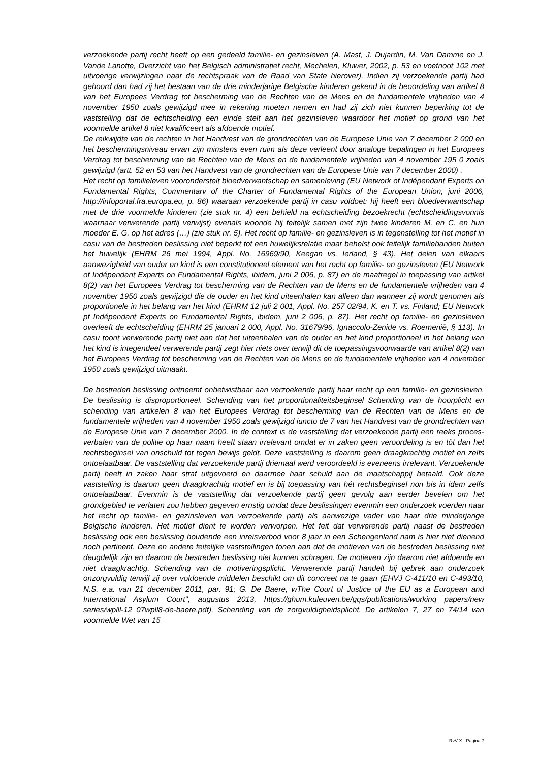verzoekende partij recht heeft op een gedeeld familie- en gezinsleven (A. Mast, J. Dujardin, M. Van Damme en J. Vande Lanotte, Overzicht van het Belgisch administratief recht, Mechelen, Kluwer, 2002, p. 53 en voetnoot 102 met uitvoerige verwijzingen naar de rechtspraak van de Raad van State hierover). Indien zij verzoekende partij had gehoord dan had zij het bestaan van de drie minderjarige Belgische kinderen gekend in de beoordeling van artikel 8 van het Europees Verdrag tot bescherming van de Rechten van de Mens en de fundamentele vrijheden van 4 november 1950 zoals gewijzigd mee in rekening moeten nemen en had zij zich niet kunnen beperking tot de vaststelling dat de echtscheiding een einde stelt aan het gezinsleven waardoor het motief op grond van het voormelde artikel 8 niet kwalificeert als afdoende motief.
De reikwijdte van de rechten in het Handvest van de grondrechten van de Europese Unie van 7 december 2 000 en het beschermingsniveau ervan zijn minstens even ruim als deze verleent door analoge bepalingen in het Europees Verdrag tot bescherming van de Rechten van de Mens en de fundamentele vrijheden van 4 november 195 0 zoals gewijzigd (artt. 52 en 53 van het Handvest van de grondrechten van de Europese Unie van 7 december 2000) .
Het recht op familieleven vooronderstelt bloedverwantschap en samenleving (EU Network of Indépendant Experts on Fundamental Rights, Commentarv of the Charter of Fundamental Rights of the European Union, juni 2006, http://infoportal.fra.europa.eu, p. 86) waaraan verzoekende partij in casu voldoet: hij heeft een bloedverwantschap met de drie voormelde kinderen (zie stuk nr. 4) een behield na echtscheiding bezoekrecht (echtscheidingsvonnis waarnaar verwerende partij verwijst) evenals woonde hij feitelijk samen met zijn twee kinderen M. en C. en hun moeder E. G. op het adres (…) (zie stuk nr. 5). Het recht op familie- en gezinsleven is in tegenstelling tot het motief in casu van de bestreden beslissing niet beperkt tot een huwelijksrelatie maar behelst ook feitelijk familiebanden buiten het huwelijk (EHRM 26 mei 1994, Appl. No. 16969/90, Keegan vs. Ierland, § 43). Het delen van elkaars aanwezigheid van ouder en kind is een constitutioneel element van het recht op familie- en gezinsleven (EU Network of Indépendant Experts on Fundamental Rights, ibidem, juni 2 006, p. 87) en de maatregel in toepassing van artikel 8(2) van het Europees Verdrag tot bescherming van de Rechten van de Mens en de fundamentele vrijheden van 4 november 1950 zoals gewijzigd die de ouder en het kind uiteenhalen kan alleen dan wanneer zij wordt genomen als proportionele in het belang van het kind (EHRM 12 juli 2 001, Appl. No. 257 02/94, K. en T. vs. Finland; EU Network pf Indépendant Experts on Fundamental Rights, ibidem, juni 2 006, p. 87). Het recht op familie- en gezinsleven overleeft de echtscheiding (EHRM 25 januari 2 000, Appl. No. 31679/96, Ignaccolo-Zenide vs. Roemenië, § 113). In casu toont verwerende partij niet aan dat het uiteenhalen van de ouder en het kind proportioneel in het belang van het kind is integendeel verwerende partij zegt hier niets over terwijl dit de toepassingsvoorwaarde van artikel 8(2) van het Europees Verdrag tot bescherming van de Rechten van de Mens en de fundamentele vrijheden van 4 november 1950 zoals gewijzigd uitmaakt.
De bestreden beslissing ontneemt onbetwistbaar aan verzoekende partij haar recht op een familie- en gezinsleven. De beslissing is disproportioneel. Schending van het proportionaliteitsbeginsel Schending van de hoorplicht en schending van artikelen 8 van het Europees Verdrag tot bescherming van de Rechten van de Mens en de fundamentele vrijheden van 4 november 1950 zoals gewijzigd iuncto de 7 van het Handvest van de grondrechten van de Europese Unie van 7 december 2000. In de context is de vaststelling dat verzoekende partij een reeks proces-verbalen van de politie op haar naam heeft staan irrelevant omdat er in zaken geen veroordeling is en tôt dan het rechtsbeginsel van onschuld tot tegen bewijs geldt. Deze vaststelling is daarom geen draagkrachtig motief en zelfs ontoelaatbaar. De vaststelling dat verzoekende partij driemaal werd veroordeeld is eveneens irrelevant. Verzoekende partij heeft in zaken haar straf uitgevoerd en daarmee haar schuld aan de maatschappij betaald. Ook deze vaststelling is daarom geen draagkrachtig motief en is bij toepassing van hét rechtsbeginsel non bis in idem zelfs ontoelaatbaar. Evenmin is de vaststelling dat verzoekende partij geen gevolg aan eerder bevelen om het grondgebied te verlaten zou hebben gegeven ernstig omdat deze beslissingen evenmin een onderzoek voerden naar het recht op familie- en gezinsleven van verzoekende partij als aanwezige vader van haar drie minderjarige Belgische kinderen. Het motief dient te worden verworpen. Het feit dat verwerende partij naast de bestreden beslissing ook een beslissing houdende een inreisverbod voor 8 jaar in een Schengenland nam is hier niet dienend noch pertinent. Deze en andere feitelijke vaststellingen tonen aan dat de motieven van de bestreden beslissing niet deugdelijk zijn en daarom de bestreden beslissing niet kunnen schragen. De motieven zijn daarom niet afdoende en niet draagkrachtig. Schending van de motiveringsplicht. Verwerende partij handelt bij gebrek aan onderzoek onzorgvuldig terwijl zij over voldoende middelen beschikt om dit concreet na te gaan (EHVJ C-411/10 en C-493/10, N.S. e.a. van 21 december 2011, par. 91; G. De Baere, wThe Court of Justice of the EU as a European and International Asylum Court", augustus 2013, https://ghum.kuleuven.be/gqs/publications/workinq papers/new series/wplll-12 07wpll8-de-baere.pdf). Schending van de zorgvuldigheidsplicht. De artikelen 7, 27 en 74/14 van voormelde Wet van 15
RvV X - Pagina 7